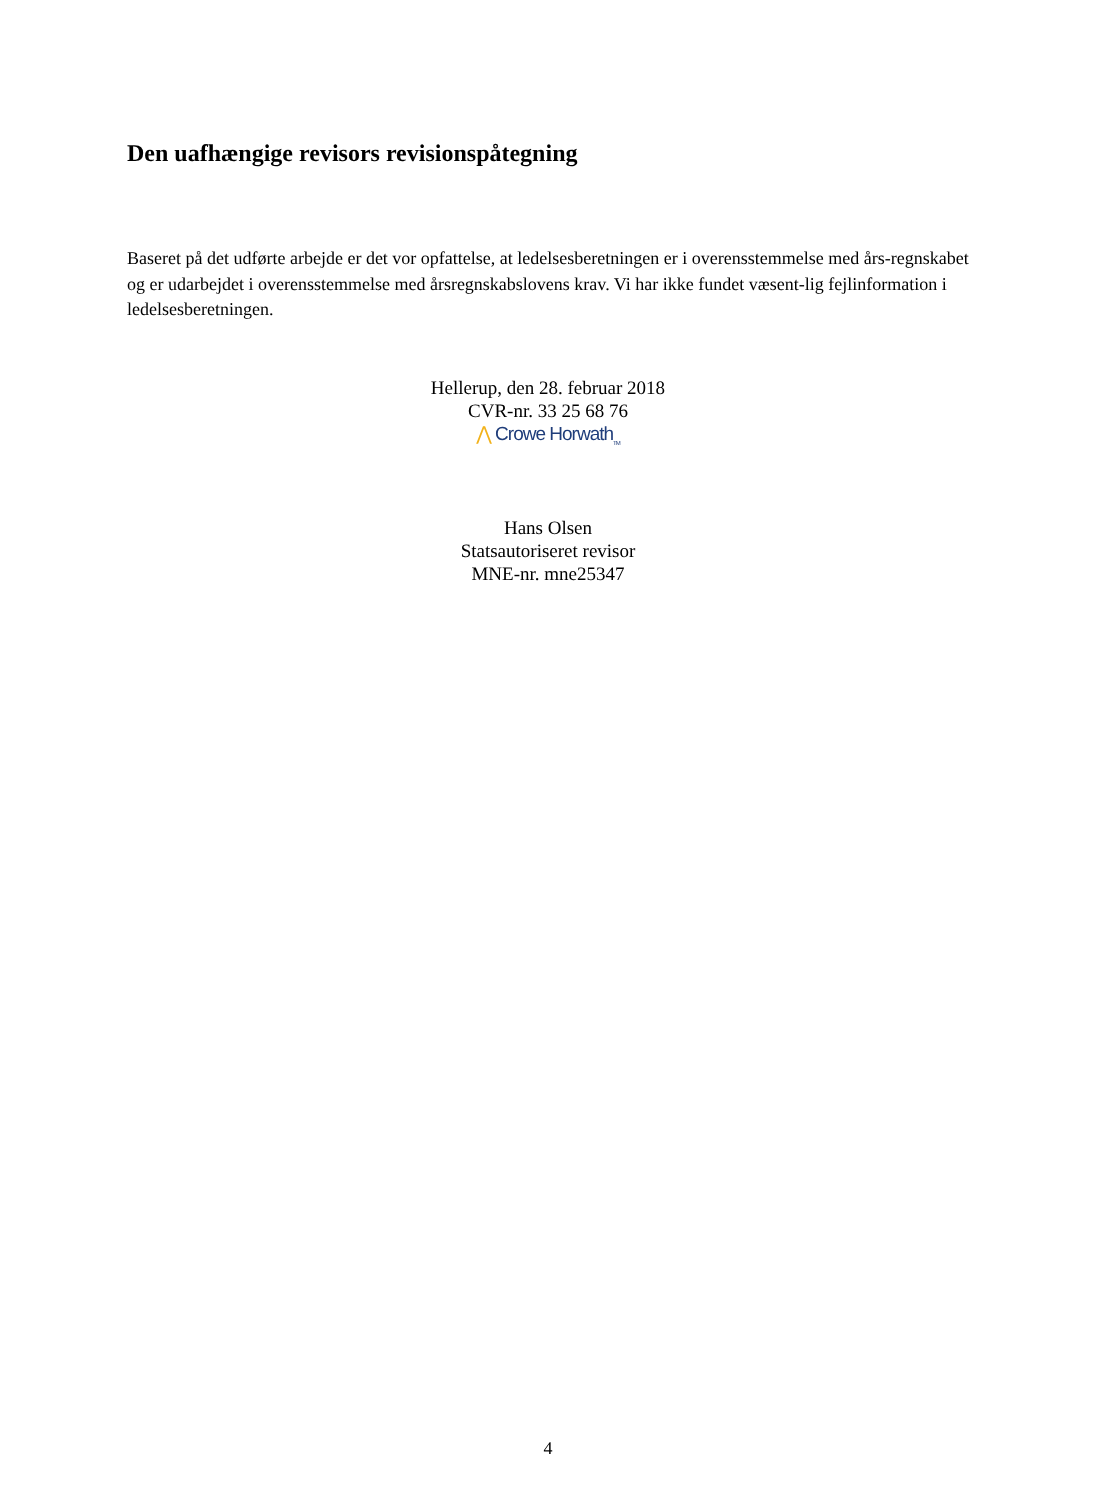Den uafhængige revisors revisionspåtegning
Baseret på det udførte arbejde er det vor opfattelse, at ledelsesberetningen er i overensstemmelse med års-regnskabet og er udarbejdet i overensstemmelse med årsregnskabslovens krav. Vi har ikke fundet væsent-lig fejlinformation i ledelsesberetningen.
Hellerup, den 28. februar 2018
CVR-nr. 33 25 68 76
⋀ Crowe Horwath<sub>TM</sub>
Hans Olsen
Statsautoriseret revisor
MNE-nr. mne25347
4